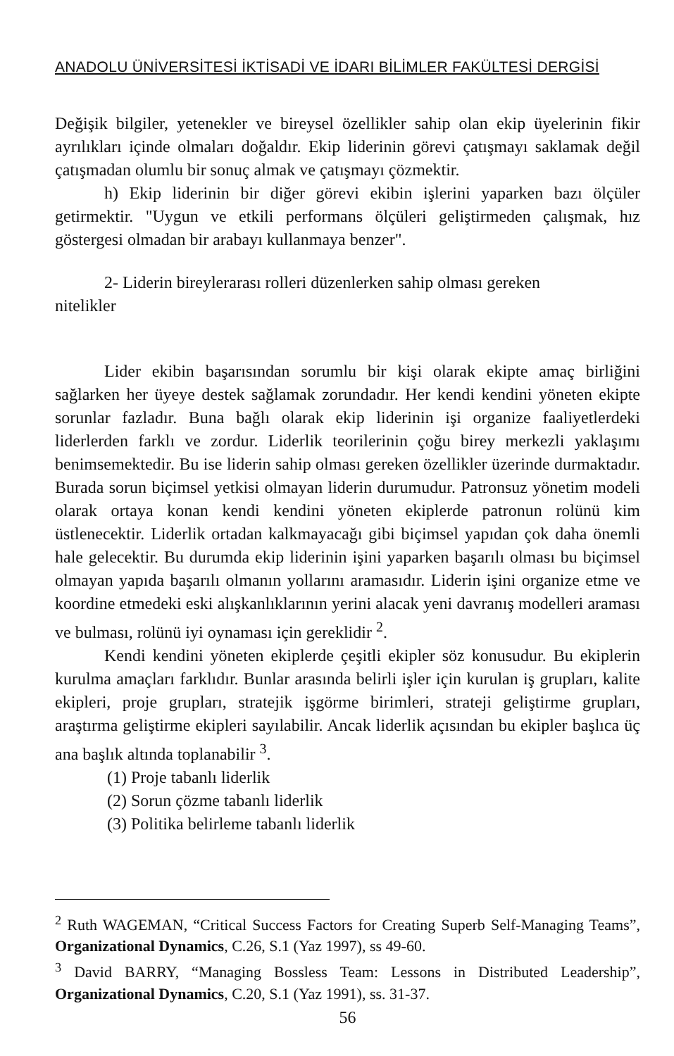ANADOLU ÜNİVERSİTESİ İKTİSADİ VE İDARI BİLİMLER FAKÜLTESİ DERGİSİ
Değişik bilgiler, yetenekler ve bireysel özellikler sahip olan ekip üyelerinin fikir ayrılıkları içinde olmaları doğaldır. Ekip liderinin görevi çatışmayı saklamak değil çatışmadan olumlu bir sonuç almak ve çatışmayı çözmektir.
h) Ekip liderinin bir diğer görevi ekibin işlerini yaparken bazı ölçüler getirmektir. "Uygun ve etkili performans ölçüleri geliştirmeden çalışmak, hız göstergesi olmadan bir arabayı kullanmaya benzer".
2- Liderin bireylerarası rolleri düzenlerken sahip olması gereken
nitelikler
Lider ekibin başarısından sorumlu bir kişi olarak ekipte amaç birliğini sağlarken her üyeye destek sağlamak zorundadır. Her kendi kendini yöneten ekipte sorunlar fazladır. Buna bağlı olarak ekip liderinin işi organize faaliyetlerdeki liderlerden farklı ve zordur. Liderlik teorilerinin çoğu birey merkezli yaklaşımı benimsemektedir. Bu ise liderin sahip olması gereken özellikler üzerinde durmaktadır. Burada sorun biçimsel yetkisi olmayan liderin durumudur. Patronsuz yönetim modeli olarak ortaya konan kendi kendini yöneten ekiplerde patronun rolünü kim üstlenecektir. Liderlik ortadan kalkmayacağı gibi biçimsel yapıdan çok daha önemli hale gelecektir. Bu durumda ekip liderinin işini yaparken başarılı olması bu biçimsel olmayan yapıda başarılı olmanın yollarını aramasıdır. Liderin işini organize etme ve koordine etmedeki eski alışkanlıklarının yerini alacak yeni davranış modelleri araması ve bulması, rolünü iyi oynaması için gereklidir <sup>2</sup>.
Kendi kendini yöneten ekiplerde çeşitli ekipler söz konusudur. Bu ekiplerin kurulma amaçları farklıdır. Bunlar arasında belirli işler için kurulan iş grupları, kalite ekipleri, proje grupları, stratejik işgörme birimleri, strateji geliştirme grupları, araştırma geliştirme ekipleri sayılabilir. Ancak liderlik açısından bu ekipler başlıca üç ana başlık altında toplanabilir <sup>3</sup>.
(1) Proje tabanlı liderlik
(2) Sorun çözme tabanlı liderlik
(3) Politika belirleme tabanlı liderlik
<sup>2</sup> Ruth WAGEMAN, “Critical Success Factors for Creating Superb Self-Managing Teams”, Organizational Dynamics, C.26, S.1 (Yaz 1997), ss 49-60.
<sup>3</sup> David BARRY, “Managing Bossless Team: Lessons in Distributed Leadership”, Organizational Dynamics, C.20, S.1 (Yaz 1991), ss. 31-37.
56